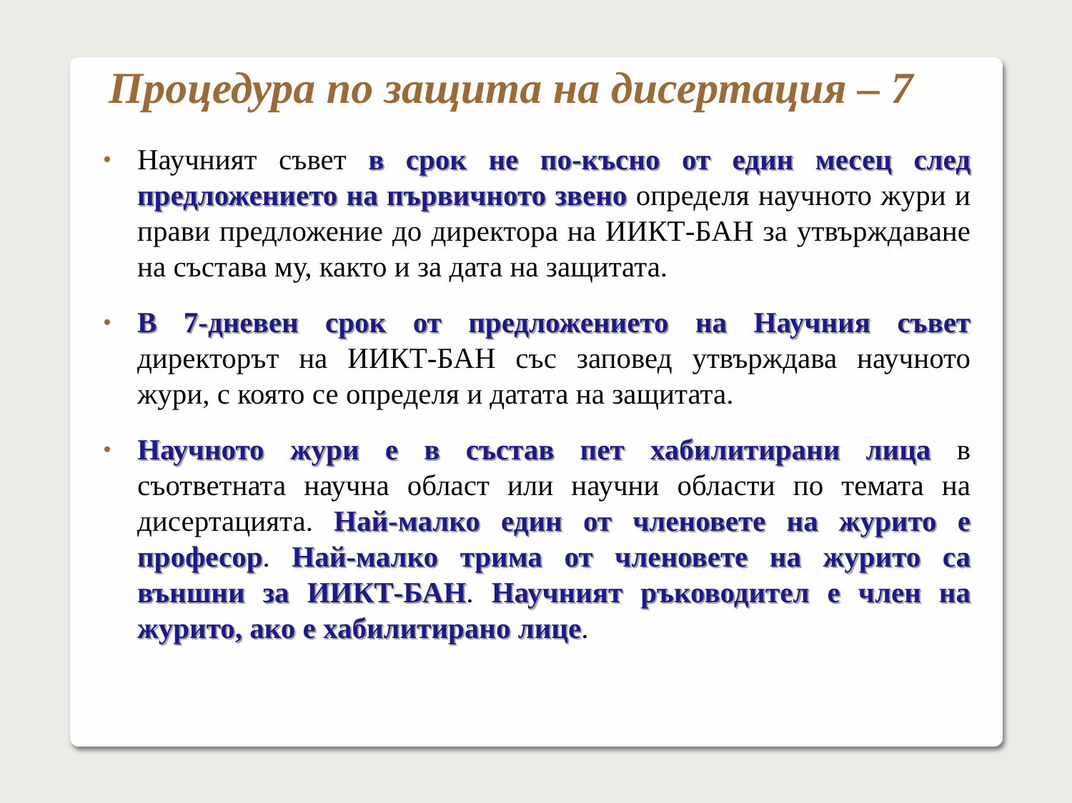Процедура по защита на дисертация – 7
• Научният съвет в срок не по-късно от един месец след предложението на първичното звено определя научното жури и прави предложение до директора на ИИКТ-БАН за утвърждаване на състава му, както и за дата на защитата.
• В 7-дневен срок от предложението на Научния съвет директорът на ИИКТ-БАН със заповед утвърждава научното жури, с която се определя и датата на защитата.
• Научното жури е в състав пет хабилитирани лица в съответната научна област или научни области по темата на дисертацията. Най-малко един от членовете на журито е професор. Най-малко трима от членовете на журито са външни за ИИКТ-БАН. Научният ръководител е член на журито, ако е хабилитирано лице.